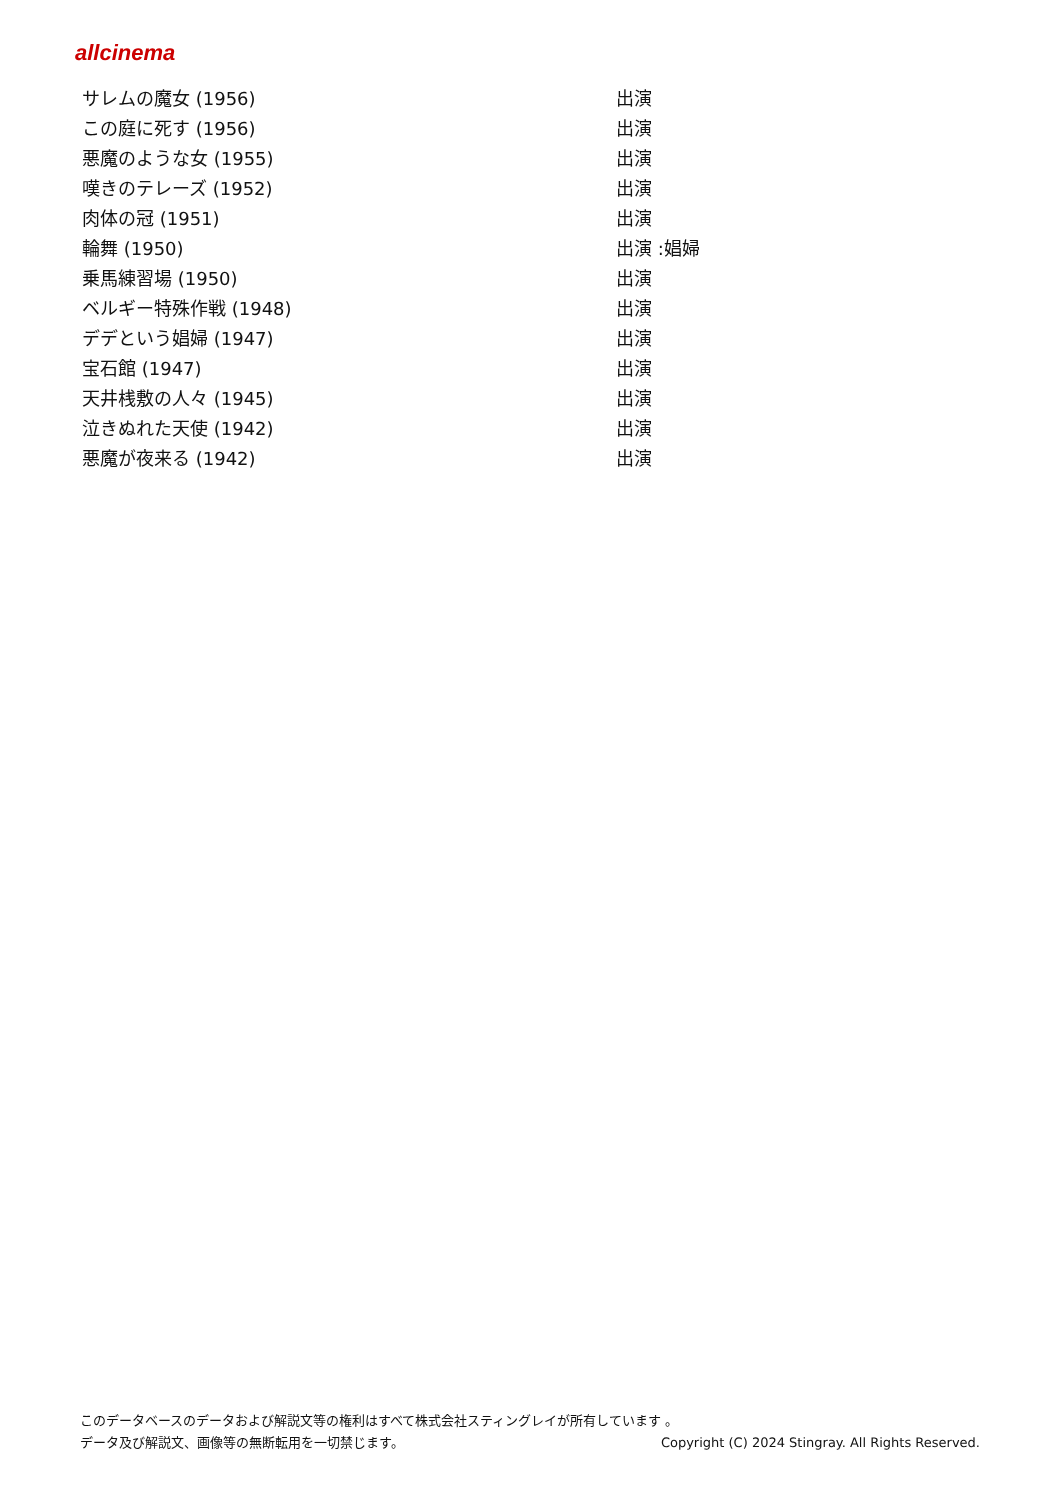allcinema
| サレムの魔女 (1956) | 出演 |
| この庭に死す (1956) | 出演 |
| 悪魔のような女 (1955) | 出演 |
| 嘆きのテレーズ (1952) | 出演 |
| 肉体の冠 (1951) | 出演 |
| 輪舞 (1950) | 出演 :娼婦 |
| 乗馬練習場 (1950) | 出演 |
| ベルギー特殊作戦 (1948) | 出演 |
| デデという娼婦 (1947) | 出演 |
| 宝石館 (1947) | 出演 |
| 天井桟敷の人々 (1945) | 出演 |
| 泣きぬれた天使 (1942) | 出演 |
| 悪魔が夜来る (1942) | 出演 |
このデータベースのデータおよび解説文等の権利はすべて株式会社スティングレイが所有しています 。
データ及び解説文、画像等の無断転用を一切禁じます。 Copyright (C) 2024 Stingray. All Rights Reserved.